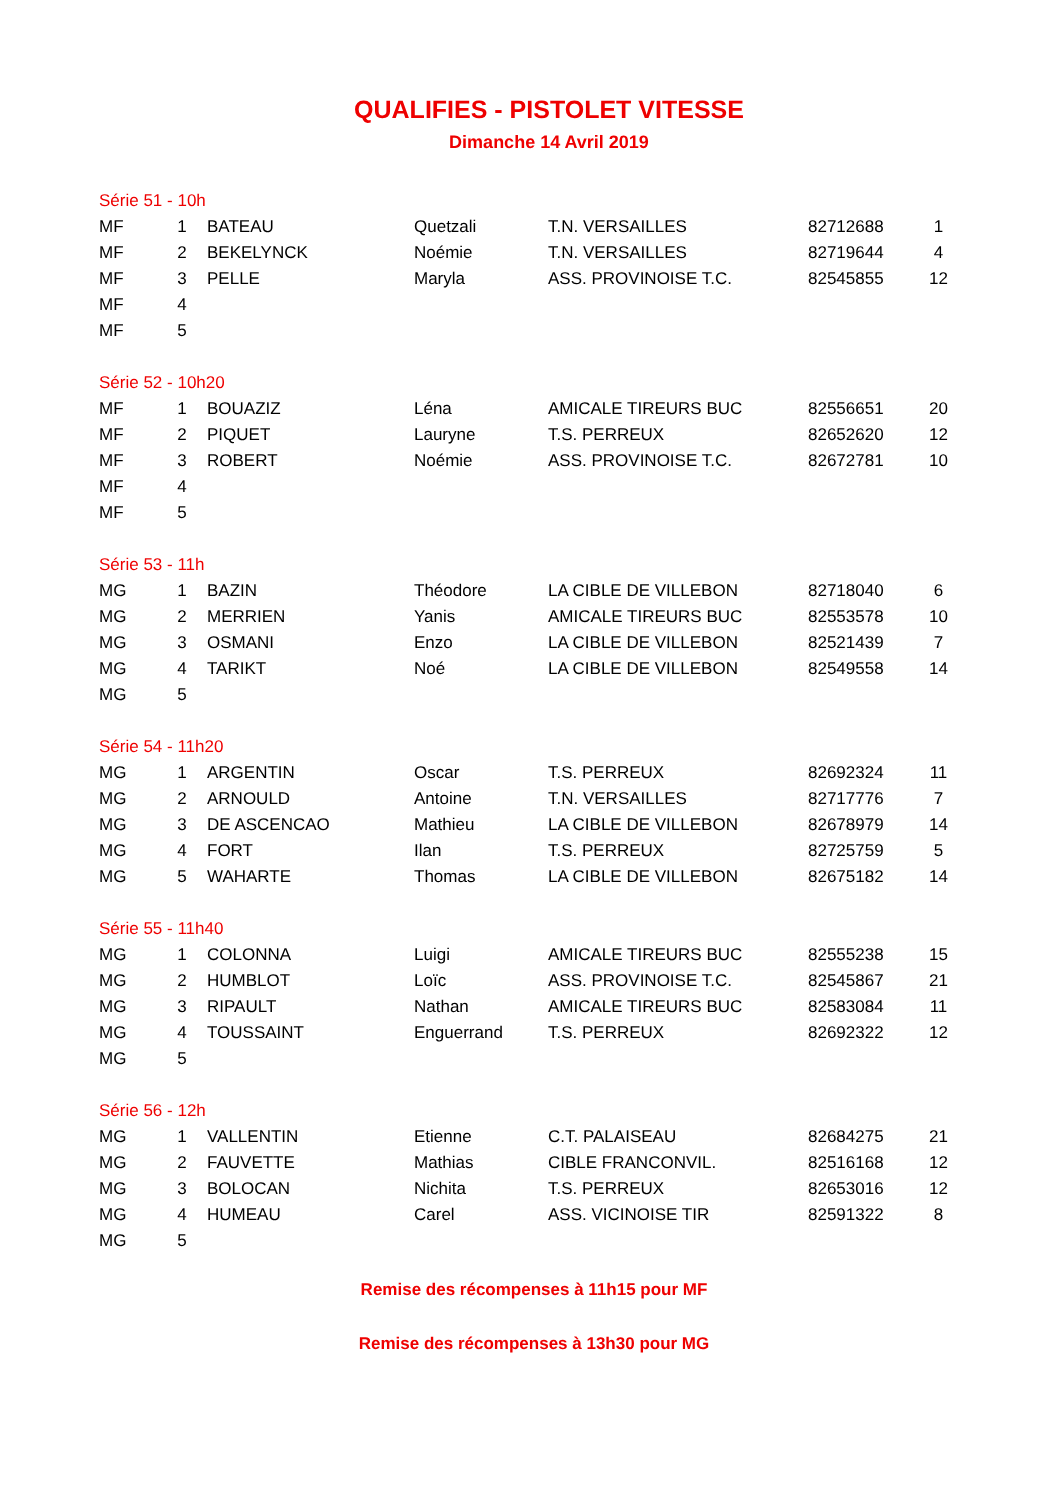QUALIFIES - PISTOLET VITESSE
Dimanche 14 Avril 2019
| Série 51 - 10h | | | | | | |
| MF | 1 | BATEAU | Quetzali | T.N. VERSAILLES | 82712688 | 1 |
| MF | 2 | BEKELYNCK | Noémie | T.N. VERSAILLES | 82719644 | 4 |
| MF | 3 | PELLE | Maryla | ASS. PROVINOISE T.C. | 82545855 | 12 |
| MF | 4 | | | | | |
| MF | 5 | | | | | |
| Série 52 - 10h20 | | | | | | |
| MF | 1 | BOUAZIZ | Léna | AMICALE TIREURS BUC | 82556651 | 20 |
| MF | 2 | PIQUET | Lauryne | T.S. PERREUX | 82652620 | 12 |
| MF | 3 | ROBERT | Noémie | ASS. PROVINOISE T.C. | 82672781 | 10 |
| MF | 4 | | | | | |
| MF | 5 | | | | | |
| Série 53 - 11h | | | | | | |
| MG | 1 | BAZIN | Théodore | LA CIBLE DE VILLEBON | 82718040 | 6 |
| MG | 2 | MERRIEN | Yanis | AMICALE TIREURS BUC | 82553578 | 10 |
| MG | 3 | OSMANI | Enzo | LA CIBLE DE VILLEBON | 82521439 | 7 |
| MG | 4 | TARIKT | Noé | LA CIBLE DE VILLEBON | 82549558 | 14 |
| MG | 5 | | | | | |
| Série 54 - 11h20 | | | | | | |
| MG | 1 | ARGENTIN | Oscar | T.S. PERREUX | 82692324 | 11 |
| MG | 2 | ARNOULD | Antoine | T.N. VERSAILLES | 82717776 | 7 |
| MG | 3 | DE ASCENCAO | Mathieu | LA CIBLE DE VILLEBON | 82678979 | 14 |
| MG | 4 | FORT | Ilan | T.S. PERREUX | 82725759 | 5 |
| MG | 5 | WAHARTE | Thomas | LA CIBLE DE VILLEBON | 82675182 | 14 |
| Série 55 - 11h40 | | | | | | |
| MG | 1 | COLONNA | Luigi | AMICALE TIREURS BUC | 82555238 | 15 |
| MG | 2 | HUMBLOT | Loïc | ASS. PROVINOISE T.C. | 82545867 | 21 |
| MG | 3 | RIPAULT | Nathan | AMICALE TIREURS BUC | 82583084 | 11 |
| MG | 4 | TOUSSAINT | Enguerrand | T.S. PERREUX | 82692322 | 12 |
| MG | 5 | | | | | |
| Série 56 - 12h | | | | | | |
| MG | 1 | VALLENTIN | Etienne | C.T. PALAISEAU | 82684275 | 21 |
| MG | 2 | FAUVETTE | Mathias | CIBLE FRANCONVIL. | 82516168 | 12 |
| MG | 3 | BOLOCAN | Nichita | T.S. PERREUX | 82653016 | 12 |
| MG | 4 | HUMEAU | Carel | ASS. VICINOISE TIR | 82591322 | 8 |
| MG | 5 | | | | | |
Remise des récompenses à 11h15 pour MF
Remise des récompenses à 13h30 pour MG